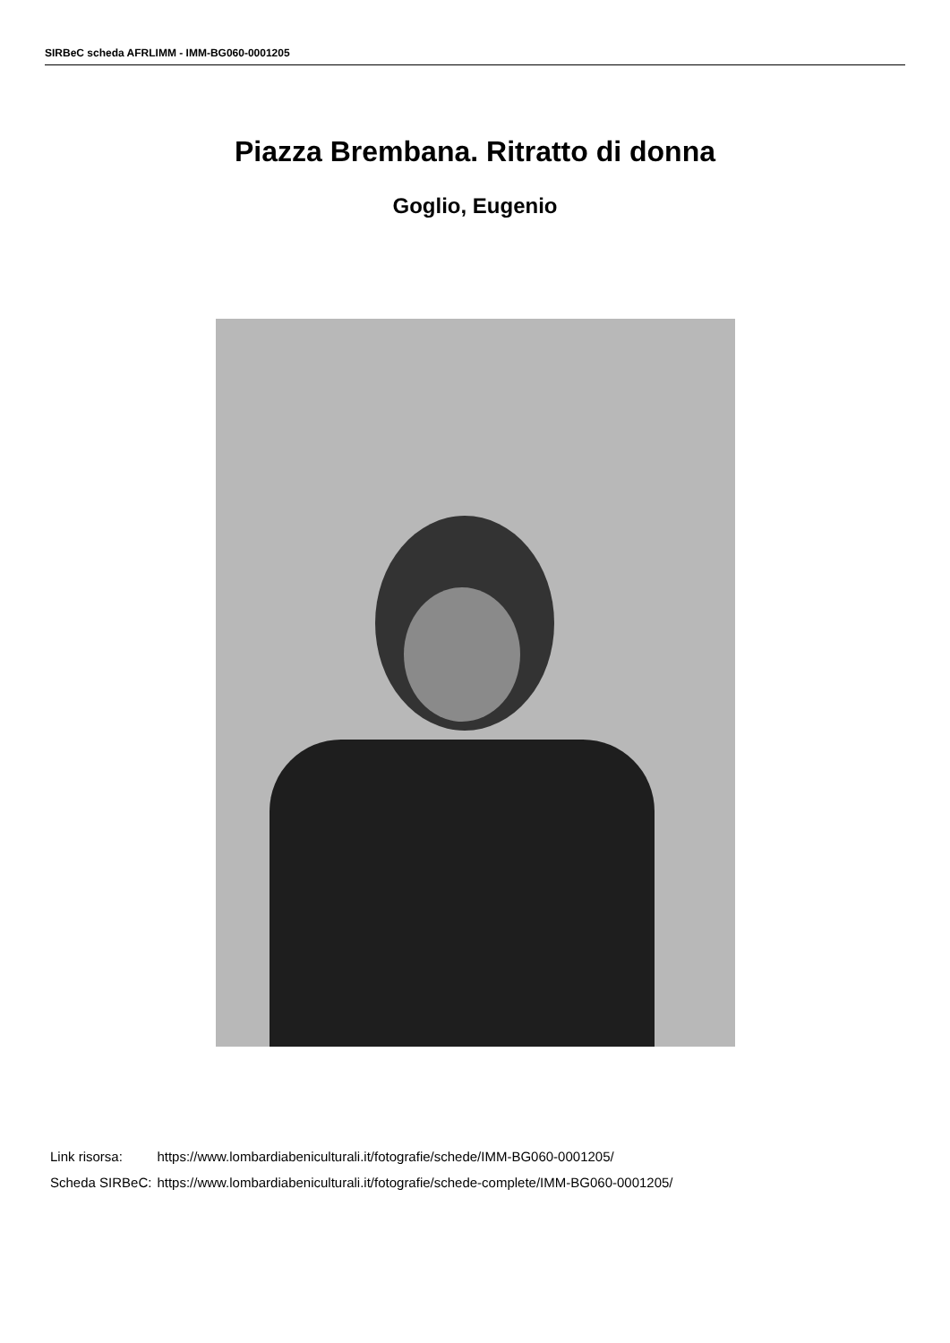SIRBeC scheda AFRLIMM - IMM-BG060-0001205
Piazza Brembana. Ritratto di donna
Goglio, Eugenio
| Link risorsa: | https://www.lombardiabeniculturali.it/fotografie/schede/IMM-BG060-0001205/ |
| Scheda SIRBeC: | https://www.lombardiabeniculturali.it/fotografie/schede-complete/IMM-BG060-0001205/ |